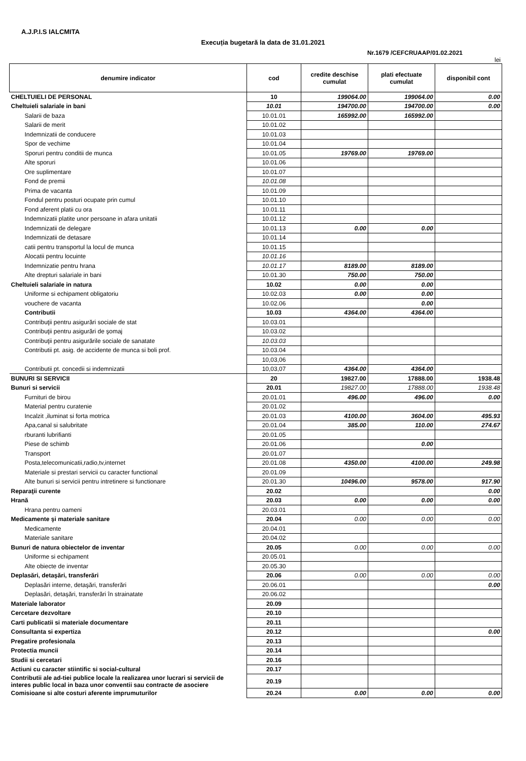A.J.P.I.S IALCMITA
Execuția bugetară la data de 31.01.2021
Nr.1679 /CEFCRUAAP/01.02.2021
lei
| denumire indicator | cod | credite deschise cumulat | plati efectuate cumulat | disponibil cont |
| --- | --- | --- | --- | --- |
| CHELTUIELI DE PERSONAL | 10 | 199064.00 | 199064.00 | 0.00 |
| Cheltuieli salariale in bani | 10.01 | 194700.00 | 194700.00 | 0.00 |
| Salarii de baza | 10.01.01 | 165992.00 | 165992.00 | |
| Salarii de merit | 10.01.02 | | | |
| Indemnizatii de conducere | 10.01.03 | | | |
| Spor de vechime | 10.01.04 | | | |
| Sporuri pentru conditii de munca | 10.01.05 | 19769.00 | 19769.00 | |
| Alte sporuri | 10.01.06 | | | |
| Ore suplimentare | 10.01.07 | | | |
| Fond de premii | 10.01.08 | | | |
| Prima de vacanta | 10.01.09 | | | |
| Fondul pentru posturi ocupate prin cumul | 10.01.10 | | | |
| Fond aferent platii cu ora | 10.01.11 | | | |
| Indemnizatii platite unor persoane in afara unitatii | 10.01.12 | | | |
| Indemnizatii de delegare | 10.01.13 | 0.00 | 0.00 | |
| Indemnizatii de detasare | 10.01.14 | | | |
| catii pentru transportul la locul de munca | 10.01.15 | | | |
| Alocatii pentru locuinte | 10.01.16 | | | |
| Indemnizatie pentru hrana | 10.01.17 | 8189.00 | 8189.00 | |
| Alte drepturi salariale in bani | 10.01.30 | 750.00 | 750.00 | |
| Cheltuieli salariale in natura | 10.02 | 0.00 | 0.00 | |
| Uniforme si echipament obligatoriu | 10.02.03 | 0.00 | 0.00 | |
| vouchere de vacanta | 10.02.06 | | 0.00 | |
| Contributii | 10.03 | 4364.00 | 4364.00 | |
| Contribuţii pentru asigurări sociale de stat | 10.03.01 | | | |
| Contribuţii pentru asigurări de şomaj | 10.03.02 | | | |
| Contribuţii pentru asigurările sociale de sanatate | 10.03.03 | | | |
| Contributii pt. asig. de accidente de munca si boli prof. | 10.03.04 | | | |
| | 10,03,06 | | | |
| Contributii pt. concedii si indemnizatii | 10,03,07 | 4364.00 | 4364.00 | |
| BUNURI SI SERVICII | 20 | 19827.00 | 17888.00 | 1938.48 |
| Bunuri si servicii | 20.01 | 19827.00 | 17888.00 | 1938.48 |
| Furnituri de birou | 20.01.01 | 496.00 | 496.00 | 0.00 |
| Material pentru curatenie | 20.01.02 | | | |
| Incalzit ,iluminat si forta motrica | 20.01.03 | 4100.00 | 3604.00 | 495.93 |
| Apa,canal si salubritate | 20.01.04 | 385.00 | 110.00 | 274.67 |
| rburanti lubrifianti | 20.01.05 | | | |
| Piese de schimb | 20.01.06 | | 0.00 | |
| Transport | 20.01.07 | | | |
| Posta,telecomunicatii,radio,tv,internet | 20.01.08 | 4350.00 | 4100.00 | 249.98 |
| Materiale si prestari servicii cu caracter functional | 20.01.09 | | | |
| Alte bunuri si servicii pentru intretinere si functionare | 20.01.30 | 10496.00 | 9578.00 | 917.90 |
| Reparaţii curente | 20.02 | | | 0.00 |
| Hrană | 20.03 | 0.00 | 0.00 | 0.00 |
| Hrana pentru oameni | 20.03.01 | | | |
| Medicamente şi materiale sanitare | 20.04 | 0.00 | 0.00 | 0.00 |
| Medicamente | 20.04.01 | | | |
| Materiale sanitare | 20.04.02 | | | |
| Bunuri de natura obiectelor de inventar | 20.05 | 0.00 | 0.00 | 0.00 |
| Uniforme si echipament | 20.05.01 | | | |
| Alte obiecte de inventar | 20.05.30 | | | |
| Deplasări, detaşări, transferări | 20.06 | 0.00 | 0.00 | 0.00 |
| Deplasări interne, detaşări, transferări | 20.06.01 | | | 0.00 |
| Deplasări, detaşări, transferări în strainatate | 20.06.02 | | | |
| Materiale laborator | 20.09 | | | |
| Cercetare dezvoltare | 20.10 | | | |
| Carti publicatii si materiale documentare | 20.11 | | | |
| Consultanta si expertiza | 20.12 | | | 0.00 |
| Pregatire profesionala | 20.13 | | | |
| Protectia muncii | 20.14 | | | |
| Studii si cercetari | 20.16 | | | |
| Actiuni cu caracter stiintific si social-cultural | 20.17 | | | |
| Contributii ale ad-tiei publice locale la realizarea unor lucrari si servicii de interes public local in baza unor conventii sau contracte de asociere | 20.19 | | | |
| Comisioane si alte costuri aferente imprumuturilor | 20.24 | 0.00 | 0.00 | 0.00 |